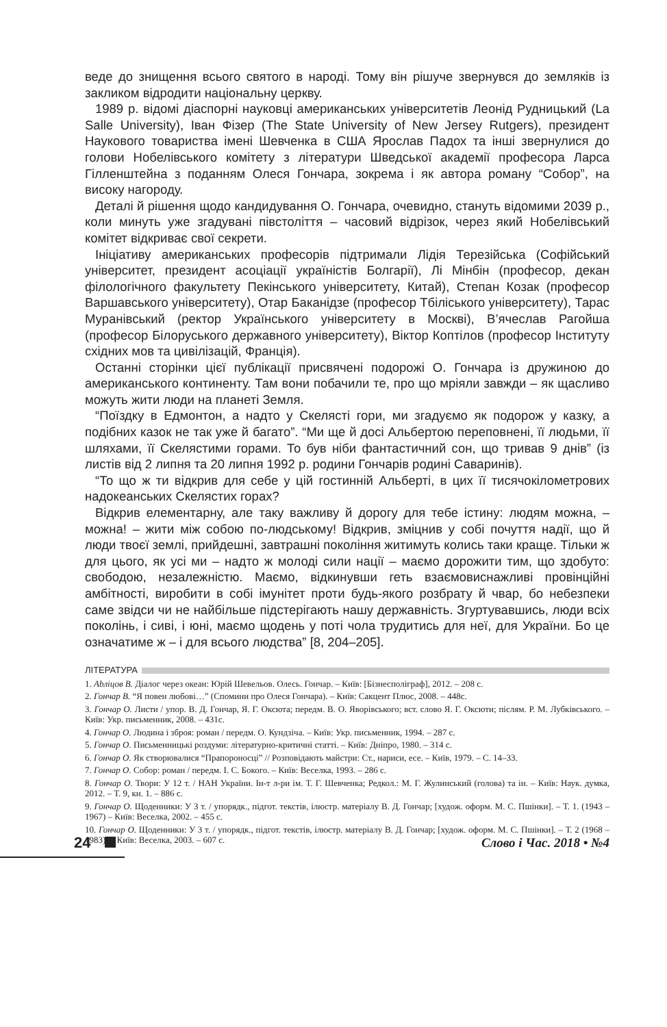веде до знищення всього святого в народі. Тому він рішуче звернувся до земляків із закликом відродити національну церкву.
1989 р. відомі діаспорні науковці американських університетів Леонід Рудницький (La Salle University), Іван Фізер (The State University of New Jersey Rutgers), президент Наукового товариства імені Шевченка в США Ярослав Падох та інші звернулися до голови Нобелівського комітету з літератури Шведської академії професора Ларса Гілленштейна з поданням Олеся Гончара, зокрема і як автора роману “Собор”, на високу нагороду.
Деталі й рішення щодо кандидування О. Гончара, очевидно, стануть відомими 2039 р., коли минуть уже згадувані півстоліття – часовий відрізок, через який Нобелівський комітет відкриває свої секрети.
Ініціативу американських професорів підтримали Лідія Терезійська (Софійський університет, президент асоціації україністів Болгарії), Лі Мінбін (професор, декан філологічного факультету Пекінського університету, Китай), Степан Козак (професор Варшавського університету), Отар Баканідзе (професор Тбіліського університету), Тарас Муранівський (ректор Українського університету в Москві), В’ячеслав Рагойша (професор Білоруського державного університету), Віктор Коптілов (професор Інституту східних мов та цивілізацій, Франція).
Останні сторінки цієї публікації присвячені подорожі О. Гончара із дружиною до американського континенту. Там вони побачили те, про що мріяли завжди – як щасливо можуть жити люди на планеті Земля.
“Поїздку в Едмонтон, а надто у Скелясті гори, ми згадуємо як подорож у казку, а подібних казок не так уже й багато”. “Ми ще й досі Альбертою переповнені, її людьми, її шляхами, її Скелястими горами. То був ніби фантастичний сон, що тривав 9 днів” (із листів від 2 липня та 20 липня 1992 р. родини Гончарів родині Саваринів).
“То що ж ти відкрив для себе у цій гостинній Альберті, в цих її тисячокілометрових надокеанських Скелястих горах?
Відкрив елементарну, але таку важливу й дорогу для тебе істину: людям можна, – можна! – жити між собою по-людському! Відкрив, зміцнив у собі почуття надії, що й люди твоєї землі, прийдешні, завтрашні покоління житимуть колись таки краще. Тільки ж для цього, як усі ми – надто ж молоді сили нації – маємо дорожити тим, що здобуто: свободою, незалежністю. Маємо, відкинувши геть взаємовиснажливі провінційні амбітності, виробити в собі імунітет проти будь-якого розбрату й чвар, бо небезпеки саме звідси чи не найбільше підстерігають нашу державність. Згуртувавшись, люди всіх поколінь, і сиві, і юні, маємо щодень у поті чола трудитись для неї, для України. Бо це означатиме ж – і для всього людства” [8, 204–205].
ЛІТЕРАТУРА
1. Abліцов В. Діалог через океан: Юрій Шевельов. Олесь. Гончар. – Київ: [Бізнесполіграф], 2012. – 208 с.
2. Гончар В. “Я повен любові…” (Спомини про Олеся Гончара). – Київ: Сакцент Плюс, 2008. – 448с.
3. Гончар О. Листи / упор. В. Д. Гончар, Я. Г. Оксюта; передм. В. О. Яворівського; вст. слово Я. Г. Оксюти; післям. Р. М. Лубківського. – Київ: Укр. письменник, 2008. – 431с.
4. Гончар О. Людина і зброя: роман / передм. О. Кундзіча. – Київ: Укр. письменник, 1994. – 287 с.
5. Гончар О. Письменницькі роздуми: літературно-критичні статті. – Київ: Дніпро, 1980. – 314 с.
6. Гончар О. Як створювалися “Прапороносці” // Розповідають майстри: Ст., нариси, есе. – Київ, 1979. – С. 14–33.
7. Гончар О. Собор: роман / передм. І. С. Бокого. – Київ: Веселка, 1993. – 286 с.
8. Гончар О. Твори: У 12 т. / НАН України. Ін-т л-ри ім. Т. Г. Шевченка; Редкол.: М. Г. Жулинський (голова) та ін. – Київ: Наук. думка, 2012. – Т. 9, кн. 1. – 886 с.
9. Гончар О. Щоденники: У 3 т. / упорядк., підгот. текстів, ілюстр. матеріалу В. Д. Гончар; [худож. оформ. М. С. Пшінки]. – Т. 1. (1943 – 1967) – Київ: Веселка, 2002. – 455 с.
10. Гончар О. Щоденники: У 3 т. / упорядк., підгот. текстів, ілюстр. матеріалу В. Д. Гончар; [худож. оформ. М. С. Пшінки]. – Т. 2 (1968 – 1983). – Київ: Веселка, 2003. – 607 с.
24 Слово і Час. 2018 • №4